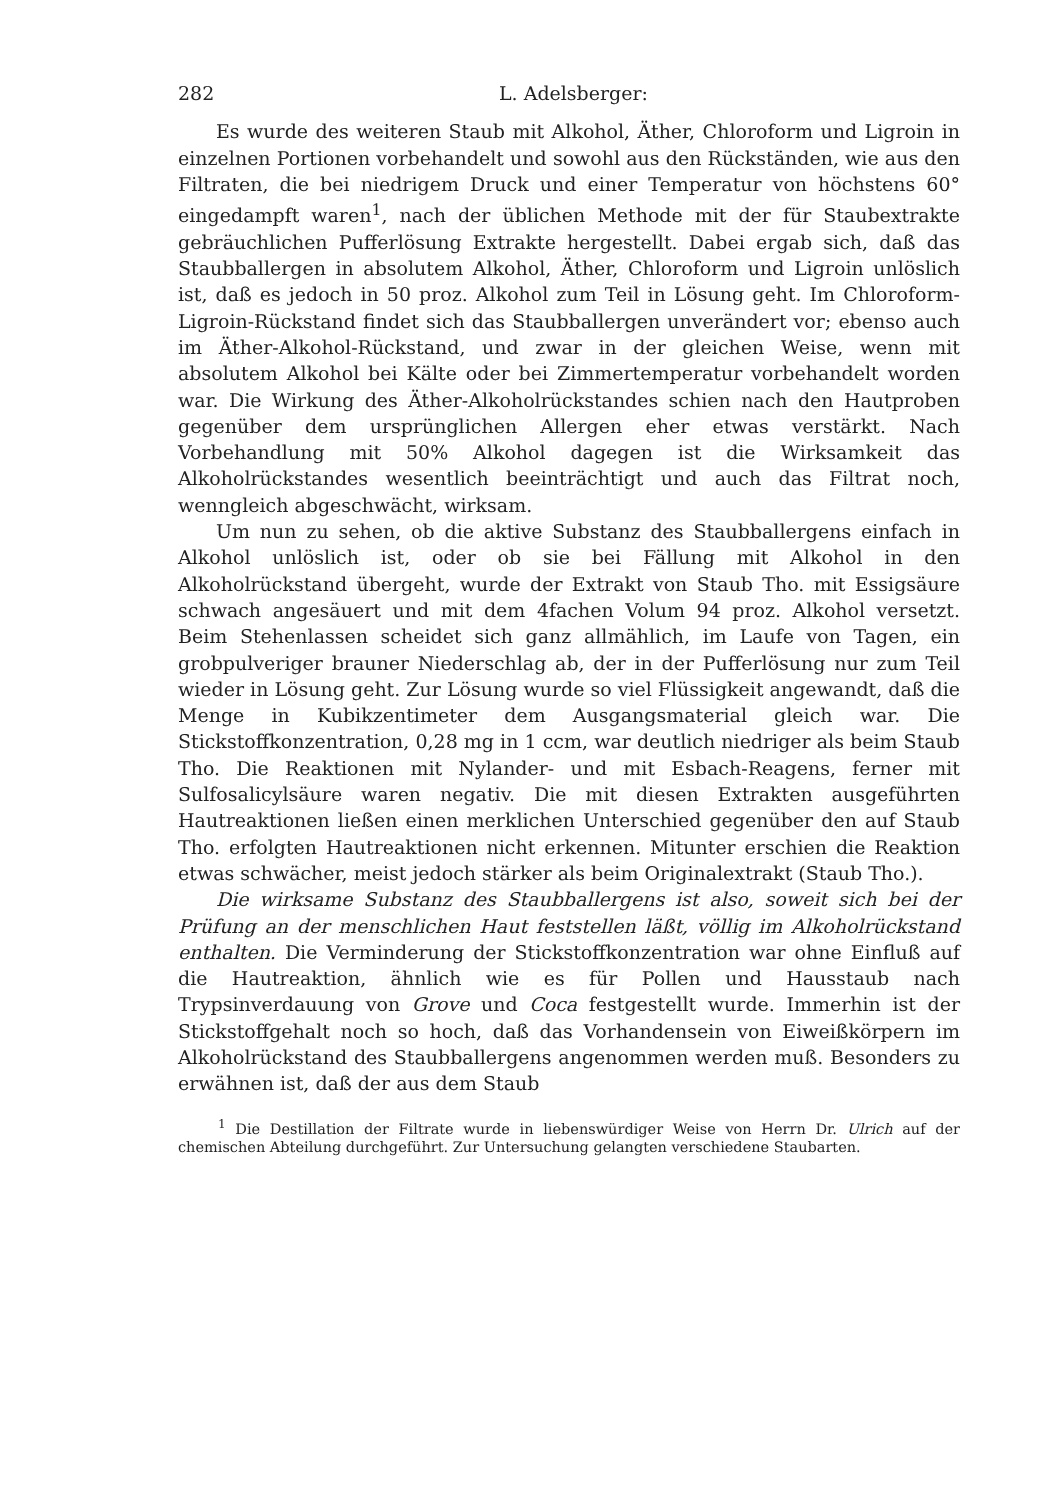282 L. Adelsberger:
Es wurde des weiteren Staub mit Alkohol, Äther, Chloroform und Ligroin in einzelnen Portionen vorbehandelt und sowohl aus den Rückständen, wie aus den Filtraten, die bei niedrigem Druck und einer Temperatur von höchstens 60° eingedampft waren<sup>1</sup>, nach der üblichen Methode mit der für Staubextrakte gebräuchlichen Pufferlösung Extrakte hergestellt. Dabei ergab sich, daß das Staubballergen in absolutem Alkohol, Äther, Chloroform und Ligroin unlöslich ist, daß es jedoch in 50 proz. Alkohol zum Teil in Lösung geht. Im Chloroform-Ligroin-Rückstand findet sich das Staubballergen unverändert vor; ebenso auch im Äther-Alkohol-Rückstand, und zwar in der gleichen Weise, wenn mit absolutem Alkohol bei Kälte oder bei Zimmertemperatur vorbehandelt worden war. Die Wirkung des Äther-Alkoholrückstandes schien nach den Hautproben gegenüber dem ursprünglichen Allergen eher etwas verstärkt. Nach Vorbehandlung mit 50% Alkohol dagegen ist die Wirksamkeit das Alkoholrückstandes wesentlich beeinträchtigt und auch das Filtrat noch, wenngleich abgeschwächt, wirksam.
Um nun zu sehen, ob die aktive Substanz des Staubballergens einfach in Alkohol unlöslich ist, oder ob sie bei Fällung mit Alkohol in den Alkoholrückstand übergeht, wurde der Extrakt von Staub Tho. mit Essigsäure schwach angesäuert und mit dem 4fachen Volum 94 proz. Alkohol versetzt. Beim Stehenlassen scheidet sich ganz allmählich, im Laufe von Tagen, ein grobpulveriger brauner Niederschlag ab, der in der Pufferlösung nur zum Teil wieder in Lösung geht. Zur Lösung wurde so viel Flüssigkeit angewandt, daß die Menge in Kubikzentimeter dem Ausgangsmaterial gleich war. Die Stickstoffkonzentration, 0,28 mg in 1 ccm, war deutlich niedriger als beim Staub Tho. Die Reaktionen mit Nylander- und mit Esbach-Reagens, ferner mit Sulfosalicylsäure waren negativ. Die mit diesen Extrakten ausgeführten Hautreaktionen ließen einen merklichen Unterschied gegenüber den auf Staub Tho. erfolgten Hautreaktionen nicht erkennen. Mitunter erschien die Reaktion etwas schwächer, meist jedoch stärker als beim Originalextrakt (Staub Tho.).
Die wirksame Substanz des Staubballergens ist also, soweit sich bei der Prüfung an der menschlichen Haut feststellen läßt, völlig im Alkoholrückstand enthalten. Die Verminderung der Stickstoffkonzentration war ohne Einfluß auf die Hautreaktion, ähnlich wie es für Pollen und Hausstaub nach Trypsinverdauung von Grove und Coca festgestellt wurde. Immerhin ist der Stickstoffgehalt noch so hoch, daß das Vorhandensein von Eiweißkörpern im Alkoholrückstand des Staubballergens angenommen werden muß. Besonders zu erwähnen ist, daß der aus dem Staub
<sup>1</sup> Die Destillation der Filtrate wurde in liebenswürdiger Weise von Herrn Dr. Ulrich auf der chemischen Abteilung durchgeführt. Zur Untersuchung gelangten verschiedene Staubarten.